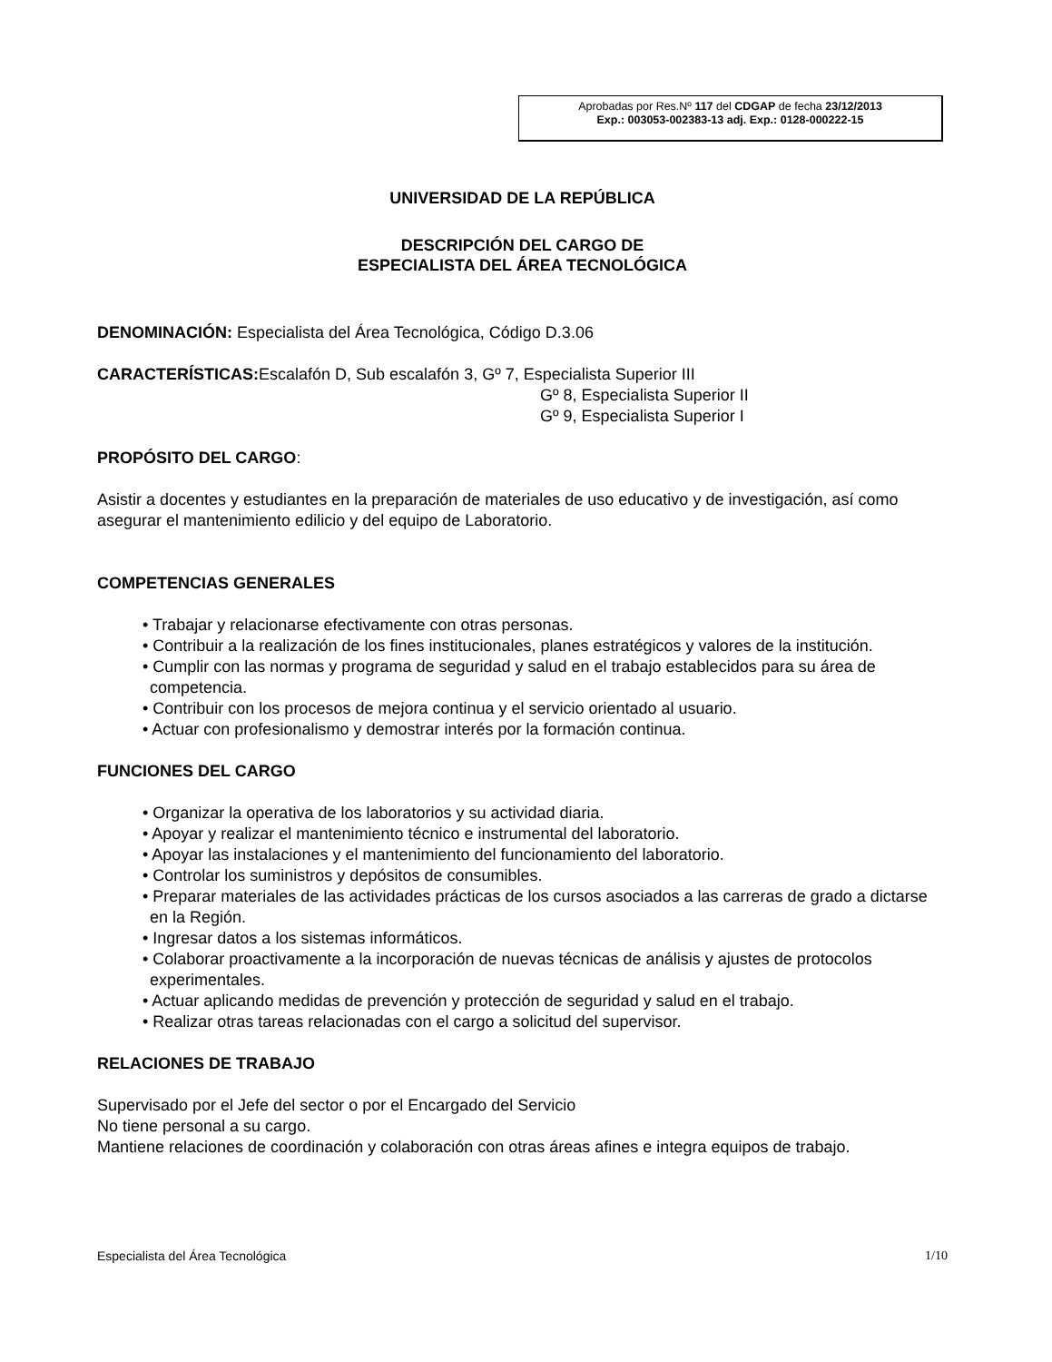Aprobadas por Res.Nº 117 del CDGAP de fecha 23/12/2013
Exp.: 003053-002383-13 adj. Exp.: 0128-000222-15
UNIVERSIDAD DE LA REPÚBLICA
DESCRIPCIÓN DEL CARGO DE
ESPECIALISTA DEL ÁREA TECNOLÓGICA
DENOMINACIÓN: Especialista del Área Tecnológica, Código D.3.06
CARACTERÍSTICAS: Escalafón D, Sub escalafón 3, Gº 7, Especialista Superior III
Gº 8, Especialista Superior II
Gº 9, Especialista Superior I
PROPÓSITO DEL CARGO:
Asistir a docentes y estudiantes en la preparación de materiales de uso educativo y de investigación, así como asegurar el mantenimiento edilicio y del equipo de Laboratorio.
COMPETENCIAS GENERALES
• Trabajar y relacionarse efectivamente con otras personas.
• Contribuir a la realización de los fines institucionales, planes estratégicos y valores de la institución.
• Cumplir con las normas y programa de seguridad y salud en el trabajo establecidos para su área de competencia.
• Contribuir con los procesos de mejora continua y el servicio orientado al usuario.
• Actuar con profesionalismo y demostrar interés por la formación continua.
FUNCIONES DEL CARGO
• Organizar la operativa de los laboratorios y su actividad diaria.
• Apoyar y realizar el mantenimiento técnico e instrumental del laboratorio.
• Apoyar las instalaciones y el mantenimiento del funcionamiento del laboratorio.
• Controlar los suministros y depósitos de consumibles.
• Preparar materiales de las actividades prácticas de los cursos asociados a las carreras de grado a dictarse en la Región.
• Ingresar datos a los sistemas informáticos.
• Colaborar proactivamente a la incorporación de nuevas técnicas de análisis y ajustes de protocolos experimentales.
• Actuar aplicando medidas de prevención y protección de seguridad y salud en el trabajo.
• Realizar otras tareas relacionadas con el cargo a solicitud del supervisor.
RELACIONES DE TRABAJO
Supervisado por el Jefe del sector o por el Encargado del Servicio
No tiene personal a su cargo.
Mantiene relaciones de coordinación y colaboración con otras áreas afines e integra equipos de trabajo.
Especialista del Área Tecnológica 1/10